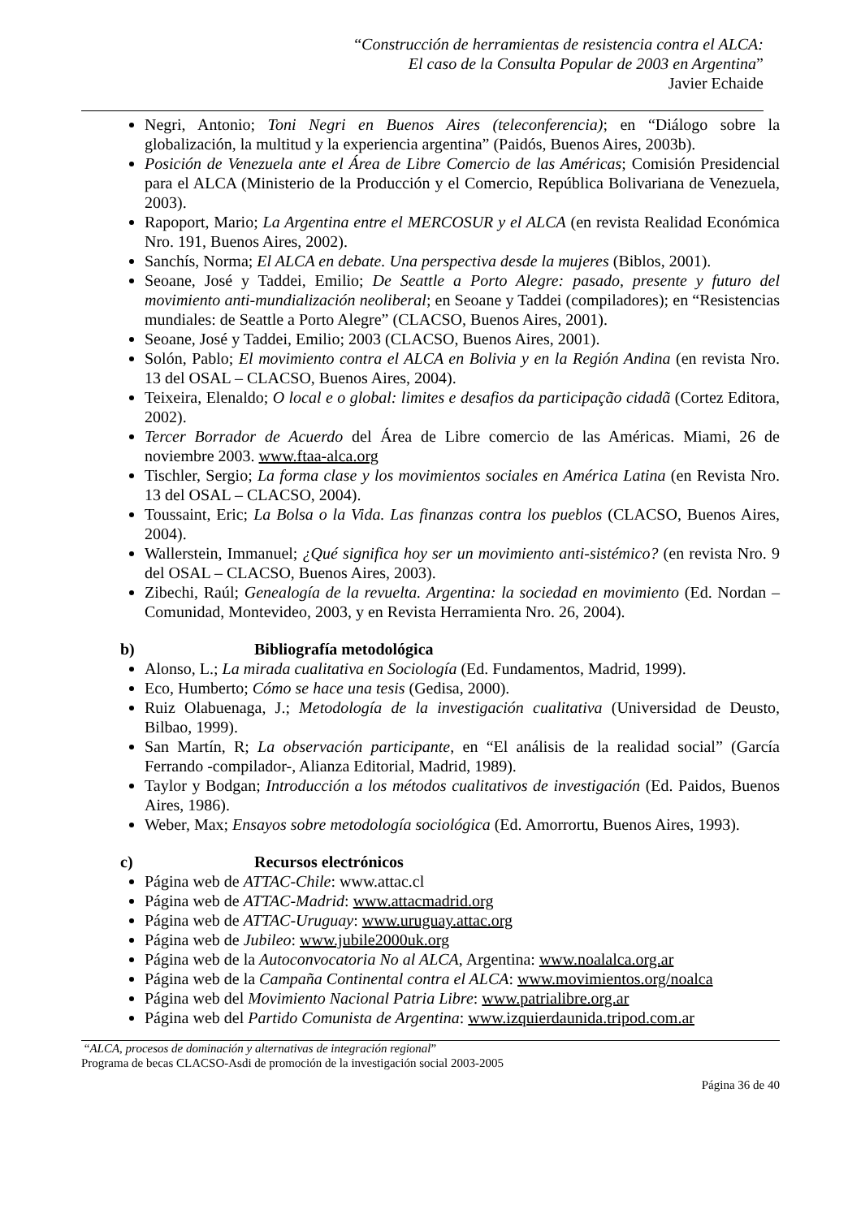“Construcción de herramientas de resistencia contra el ALCA:
El caso de la Consulta Popular de 2003 en Argentina”
Javier Echaide
Negri, Antonio; Toni Negri en Buenos Aires (teleconferencia); en “Diálogo sobre la globalización, la multitud y la experiencia argentina” (Paidós, Buenos Aires, 2003b).
Posición de Venezuela ante el Área de Libre Comercio de las Américas; Comisión Presidencial para el ALCA (Ministerio de la Producción y el Comercio, República Bolivariana de Venezuela, 2003).
Rapoport, Mario; La Argentina entre el MERCOSUR y el ALCA (en revista Realidad Económica Nro. 191, Buenos Aires, 2002).
Sanchís, Norma; El ALCA en debate. Una perspectiva desde la mujeres (Biblos, 2001).
Seoane, José y Taddei, Emilio; De Seattle a Porto Alegre: pasado, presente y futuro del movimiento anti-mundialización neoliberal; en Seoane y Taddei (compiladores); en “Resistencias mundiales: de Seattle a Porto Alegre” (CLACSO, Buenos Aires, 2001).
Seoane, José y Taddei, Emilio; 2003 (CLACSO, Buenos Aires, 2001).
Solón, Pablo; El movimiento contra el ALCA en Bolivia y en la Región Andina (en revista Nro. 13 del OSAL – CLACSO, Buenos Aires, 2004).
Teixeira, Elenaldo; O local e o global: limites e desafios da participação cidadã (Cortez Editora, 2002).
Tercer Borrador de Acuerdo del Área de Libre comercio de las Américas. Miami, 26 de noviembre 2003. www.ftaa-alca.org
Tischler, Sergio; La forma clase y los movimientos sociales en América Latina (en Revista Nro. 13 del OSAL – CLACSO, 2004).
Toussaint, Eric; La Bolsa o la Vida. Las finanzas contra los pueblos (CLACSO, Buenos Aires, 2004).
Wallerstein, Immanuel; ¿Qué significa hoy ser un movimiento anti-sistémico? (en revista Nro. 9 del OSAL – CLACSO, Buenos Aires, 2003).
Zibechi, Raúl; Genealogía de la revuelta. Argentina: la sociedad en movimiento (Ed. Nordan – Comunidad, Montevideo, 2003, y en Revista Herramienta Nro. 26, 2004).
b) Bibliografía metodológica
Alonso, L.; La mirada cualitativa en Sociología (Ed. Fundamentos, Madrid, 1999).
Eco, Humberto; Cómo se hace una tesis (Gedisa, 2000).
Ruiz Olabuenaga, J.; Metodología de la investigación cualitativa (Universidad de Deusto, Bilbao, 1999).
San Martín, R; La observación participante, en “El análisis de la realidad social” (García Ferrando -compilador-, Alianza Editorial, Madrid, 1989).
Taylor y Bodgan; Introducción a los métodos cualitativos de investigación (Ed. Paidos, Buenos Aires, 1986).
Weber, Max; Ensayos sobre metodología sociológica (Ed. Amorrortu, Buenos Aires, 1993).
c) Recursos electrónicos
Página web de ATTAC-Chile: www.attac.cl
Página web de ATTAC-Madrid: www.attacmadrid.org
Página web de ATTAC-Uruguay: www.uruguay.attac.org
Página web de Jubileo: www.jubile2000uk.org
Página web de la Autoconvocatoria No al ALCA, Argentina: www.noalalca.org.ar
Página web de la Campaña Continental contra el ALCA: www.movimientos.org/noalca
Página web del Movimiento Nacional Patria Libre: www.patrialibre.org.ar
Página web del Partido Comunista de Argentina: www.izquierdaunida.tripod.com.ar
“ALCA, procesos de dominación y alternativas de integración regional”
Programa de becas CLACSO-Asdi de promoción de la investigación social 2003-2005
Página 36 de 40